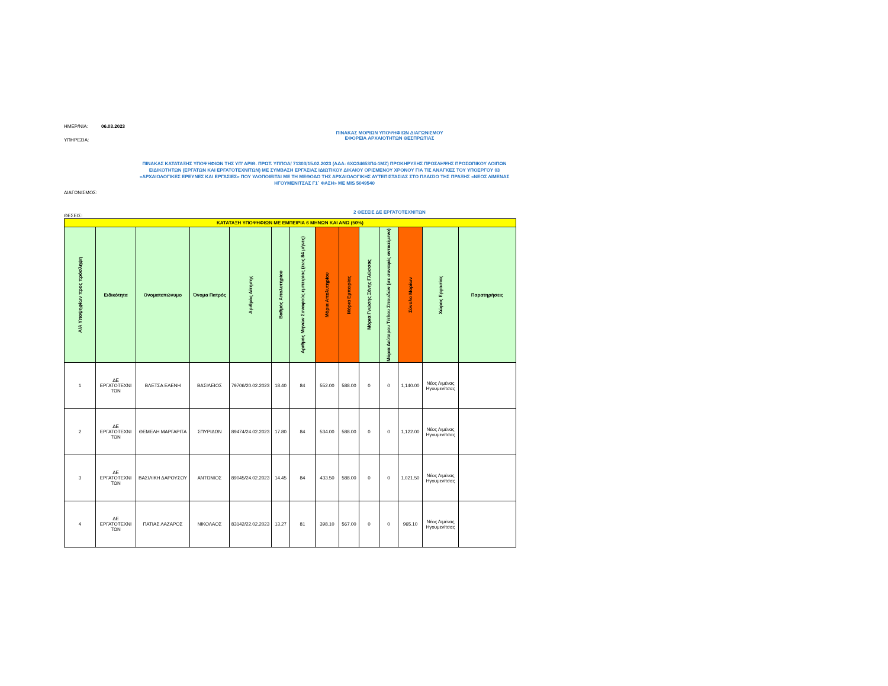ΗΜΕΡ/ΝΙΑ: 06.03.2023
ΥΠΗΡΕΣΙΑ:
ΠΙΝΑΚΑΣ ΜΟΡΙΩΝ ΥΠΟΨΗΦΙΩΝ ΔΙΑΓΩΝΙΣΜΟΥ
ΕΦΟΡΕΙΑ ΑΡΧΑΙΟΤΗΤΩΝ ΘΕΣΠΡΩΤΙΑΣ
ΠΙΝΑΚΑΣ ΚΑΤΑΤΑΞΗΣ ΥΠΟΨΗΦΙΩΝ ΤΗΣ ΥΠ' ΑΡΙΘ. ΠΡΩΤ. ΥΠΠΟΑ/ 71303/15.02.2023 (ΑΔΑ: 6ΧΩ34653Π4-1ΜΖ) ΠΡΟΚΗΡΥΞΗΣ ΠΡΟΣΛΗΨΗΣ ΠΡΟΣΩΠΙΚΟΥ ΛΟΙΠΩΝ ΕΙΔΙΚΟΤΗΤΩΝ (ΕΡΓΑΤΩΝ ΚΑΙ ΕΡΓΑΤΟΤΕΧΝΙΤΩΝ) ΜΕ ΣΥΜΒΑΣΗ ΕΡΓΑΣΙΑΣ ΙΔΙΩΤΙΚΟΥ ΔΙΚΑΙΟΥ ΟΡΙΣΜΕΝΟΥ ΧΡΟΝΟΥ ΓΙΑ ΤΙΣ ΑΝΑΓΚΕΣ ΤΟΥ ΥΠΟΕΡΓΟΥ 03 «ΑΡΧΑΙΟΛΟΓΙΚΕΣ ΕΡΕΥΝΕΣ ΚΑΙ ΕΡΓΑΣΙΕΣ» ΠΟΥ ΥΛΟΠΟΙΕΙΤΑΙ ΜΕ ΤΗ ΜΕΘΟΔΟ ΤΗΣ ΑΡΧΑΙΟΛΟΓΙΚΗΣ ΑΥΤΕΠΙΣΤΑΣΙΑΣ ΣΤΟ ΠΛΑΙΣΙΟ ΤΗΣ ΠΡΑΞΗΣ «ΝΕΟΣ ΛΙΜΕΝΑΣ ΗΓΟΥΜΕΝΙΤΣΑΣ Γ1΄ ΦΑΣΗ» ΜΕ MIS 5049540
ΔΙΑΓΩΝΙΣΜΟΣ:
ΘΕΣΕΙΣ:
2 ΘΕΣΕΙΣ ΔΕ ΕΡΓΑΤΟΤΕΧΝΙΤΩΝ
| ΚΑΤΑΤΑΞΗ ΥΠΟΨΗΦΙΩΝ ΜΕ ΕΜΠΕΙΡΙΑ 6 ΜΗΝΩΝ ΚΑΙ ΑΝΩ (50%) | | | | | | | | | | | | | |
| Α/Α Υποψηφίων προς πρόσληψη | Ειδικότητα | Ονοματεπώνυμο | Όνομα Πατρός | Αριθμός Αίτησης | Βαθμός Απολυτηρίου | Αριθμός Μηνών Συναφούς εμπειρίας (έως 84 μήνες) | Μόρια Απολυτηρίου | Μόρια Εμπειρίας | Μόρια Γνώσης Ξένης Γλώσσας | Μόρια Δεύτερου Τίτλου Σπουδών (σε συναφές αντικείμενο) | Σύνολο Μορίων | Χώρος Εργασίας | Παρατηρήσεις |
| 1 | ΔΕ ΕΡΓΑΤΟΤΕΧΝΙ ΤΩΝ | ΒΛΕΤΣΑ ΕΛΕΝΗ | ΒΑΣΙΛΕΙΟΣ | 79706/20.02.2023 | 18.40 | 84 | 552.00 | 588.00 | 0 | 0 | 1,140.00 | Νέος Λιμένας Ηγουμενίτσας | |
| 2 | ΔΕ ΕΡΓΑΤΟΤΕΧΝΙ ΤΩΝ | ΘΕΜΕΛΗ ΜΑΡΓΑΡΙΤΑ | ΣΠΥΡΙΔΩΝ | 89474/24.02.2023 | 17.80 | 84 | 534.00 | 588.00 | 0 | 0 | 1,122.00 | Νέος Λιμένας Ηγουμενίτσας | |
| 3 | ΔΕ ΕΡΓΑΤΟΤΕΧΝΙ ΤΩΝ | ΒΑΣΙΛΙΚΗ ΔΑΡΟΥΣΟΥ | ΑΝΤΩΝΙΟΣ | 89045/24.02.2023 | 14.45 | 84 | 433.50 | 588.00 | 0 | 0 | 1,021.50 | Νέος Λιμένας Ηγουμενίτσας | |
| 4 | ΔΕ ΕΡΓΑΤΟΤΕΧΝΙ ΤΩΝ | ΠΑΤΙΑΣ ΛΑΖΑΡΟΣ | ΝΙΚΟΛΑΟΣ | 83142/22.02.2023 | 13.27 | 81 | 398.10 | 567.00 | 0 | 0 | 965.10 | Νέος Λιμένας Ηγουμενίτσας | |